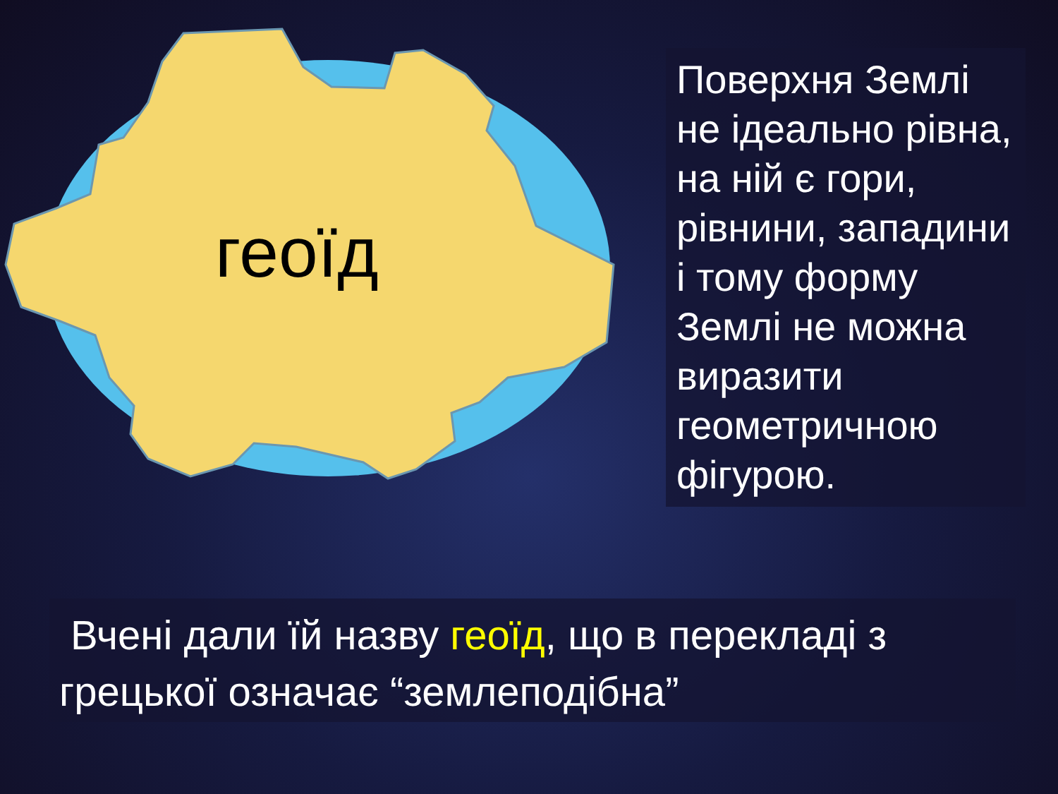геоїд
Поверхня Землі не ідеально рівна, на ній є гори, рівнини, западини і тому форму Землі не можна виразити геометричною фігурою.
Вчені дали їй назву геоїд, що в перекладі з грецької означає “землеподібна”